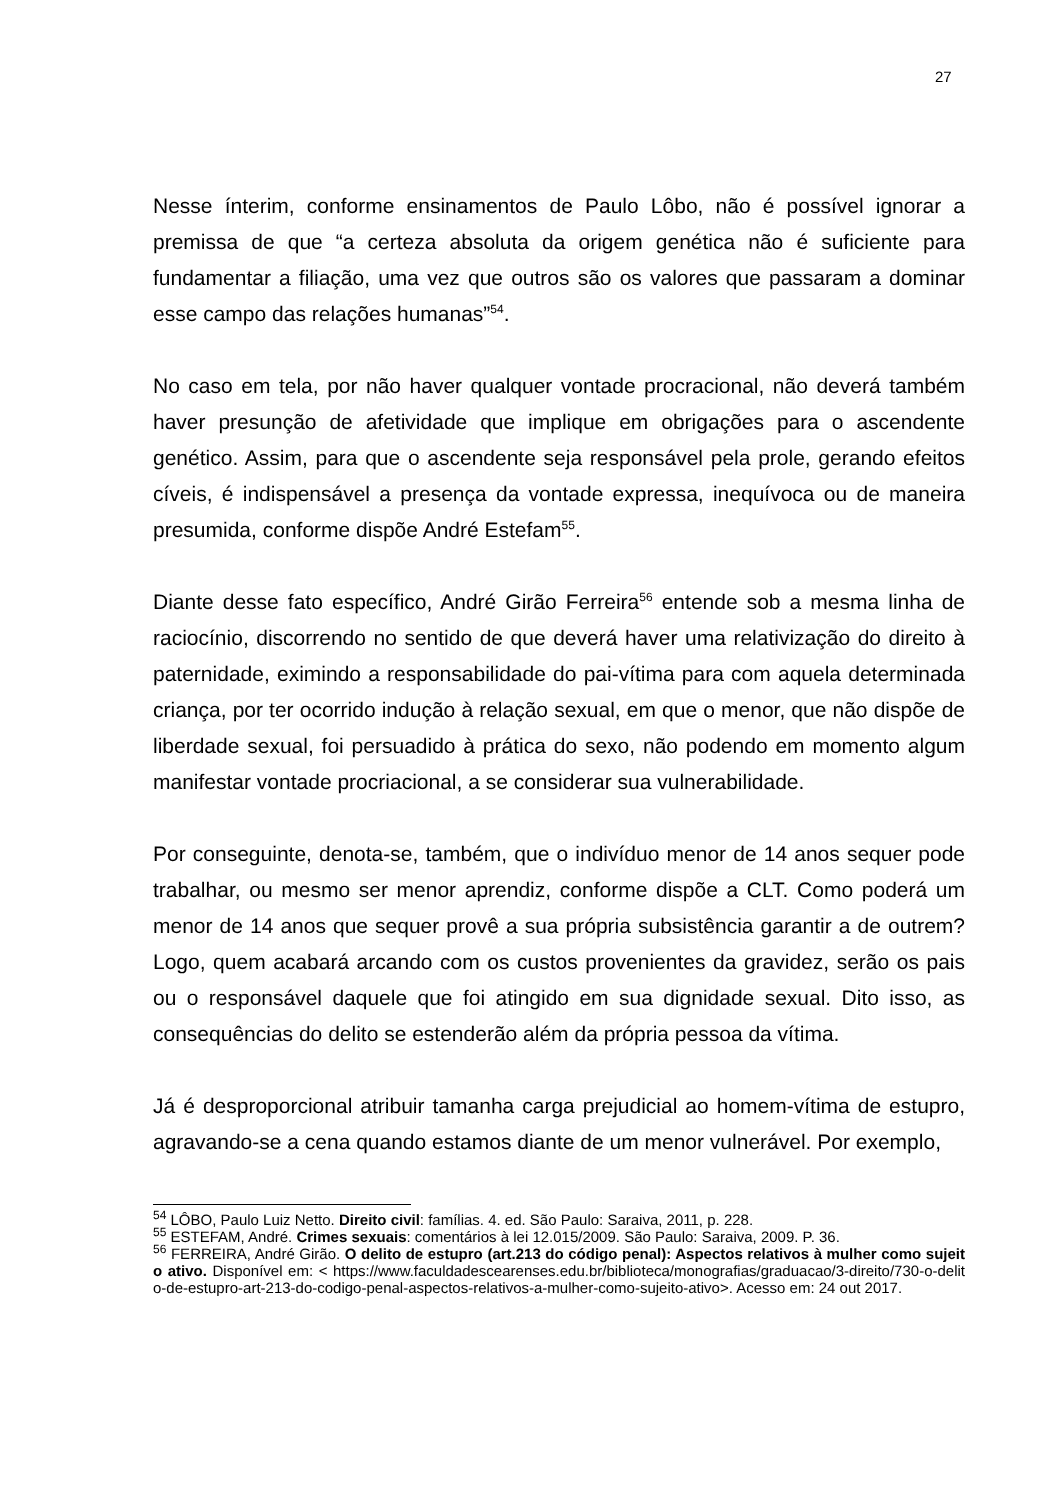27
Nesse ínterim, conforme ensinamentos de Paulo Lôbo, não é possível ignorar a premissa de que “a certeza absoluta da origem genética não é suficiente para fundamentar a filiação, uma vez que outros são os valores que passaram a dominar esse campo das relações humanas”<sup>54</sup>.
No caso em tela, por não haver qualquer vontade procracional, não deverá também haver presunção de afetividade que implique em obrigações para o ascendente genético. Assim, para que o ascendente seja responsável pela prole, gerando efeitos cíveis, é indispensável a presença da vontade expressa, inequívoca ou de maneira presumida, conforme dispõe André Estefam<sup>55</sup>.
Diante desse fato específico, André Girão Ferreira<sup>56</sup> entende sob a mesma linha de raciocínio, discorrendo no sentido de que deverá haver uma relativização do direito à paternidade, eximindo a responsabilidade do pai-vítima para com aquela determinada criança, por ter ocorrido indução à relação sexual, em que o menor, que não dispõe de liberdade sexual, foi persuadido à prática do sexo, não podendo em momento algum manifestar vontade procriacional, a se considerar sua vulnerabilidade.
Por conseguinte, denota-se, também, que o indivíduo menor de 14 anos sequer pode trabalhar, ou mesmo ser menor aprendiz, conforme dispõe a CLT. Como poderá um menor de 14 anos que sequer provê a sua própria subsistência garantir a de outrem? Logo, quem acabará arcando com os custos provenientes da gravidez, serão os pais ou o responsável daquele que foi atingido em sua dignidade sexual. Dito isso, as consequências do delito se estenderão além da própria pessoa da vítima.
Já é desproporcional atribuir tamanha carga prejudicial ao homem-vítima de estupro, agravando-se a cena quando estamos diante de um menor vulnerável. Por exemplo,
<sup>54</sup> LÔBO, Paulo Luiz Netto. Direito civil: famílias. 4. ed. São Paulo: Saraiva, 2011, p. 228.
<sup>55</sup> ESTEFAM, André. Crimes sexuais: comentários à lei 12.015/2009. São Paulo: Saraiva, 2009. P. 36.
<sup>56</sup> FERREIRA, André Girão. O delito de estupro (art.213 do código penal): Aspectos relativos à mulher como sujeito ativo. Disponível em: < https://www.faculdadescearenses.edu.br/biblioteca/monografias/graduacao/3-direito/730-o-delito-de-estupro-art-213-do-codigo-penal-aspectos-relativos-a-mulher-como-sujeito-ativo>. Acesso em: 24 out 2017.